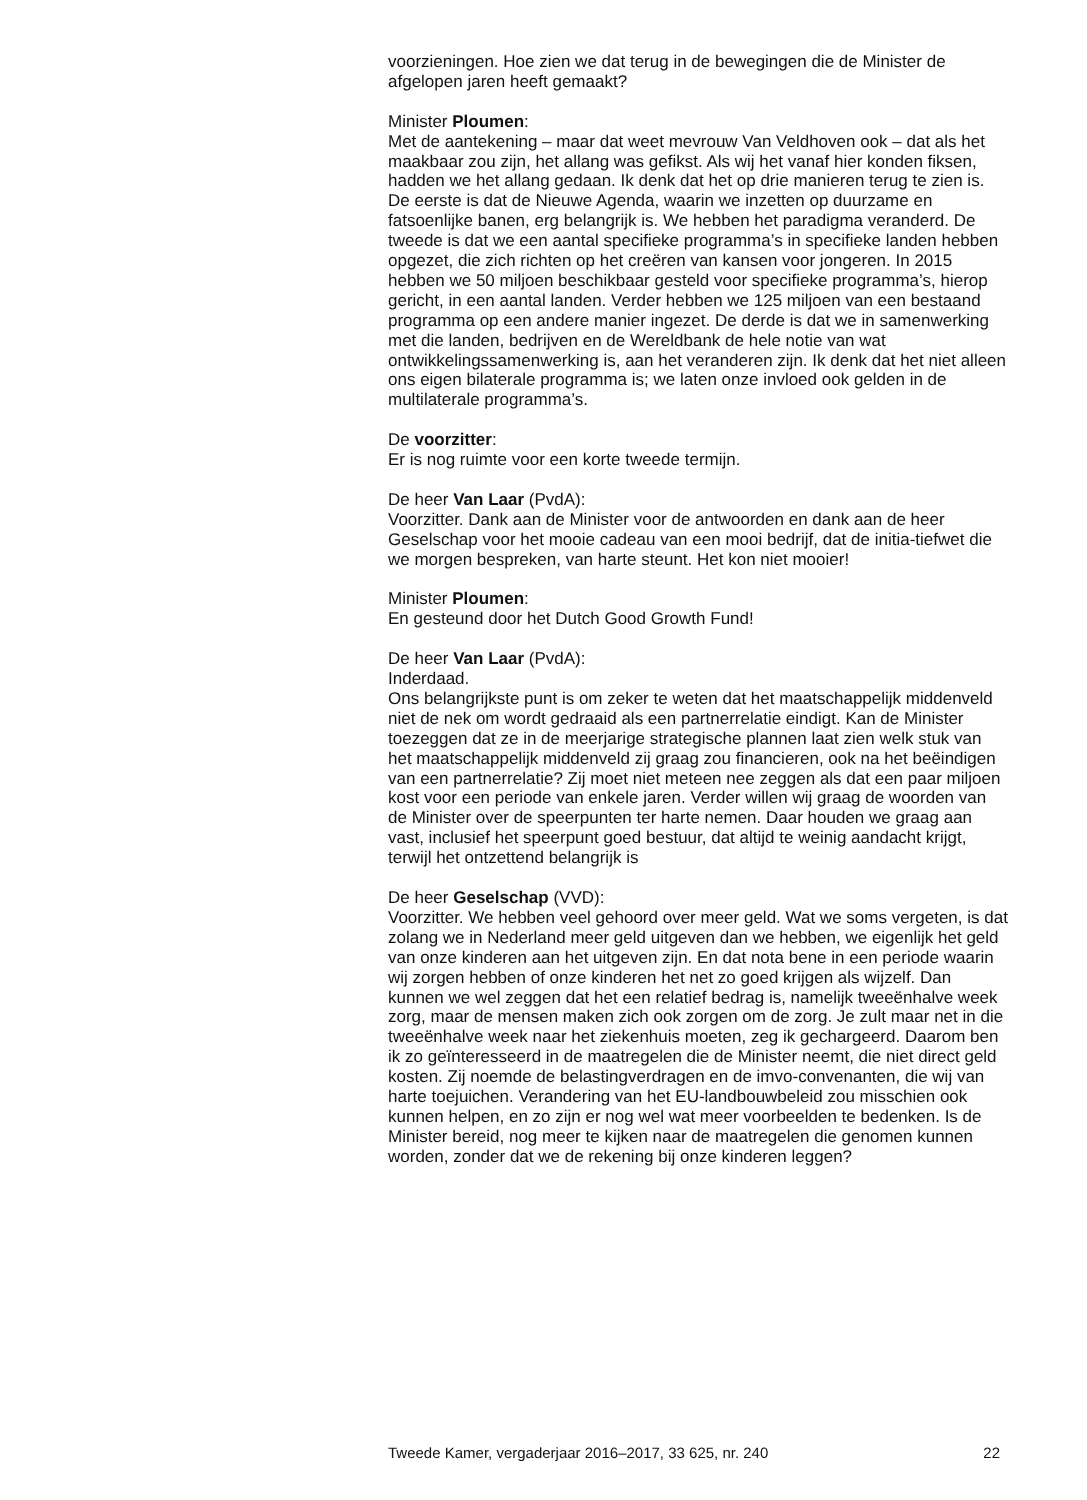voorzieningen. Hoe zien we dat terug in de bewegingen die de Minister de afgelopen jaren heeft gemaakt?
Minister Ploumen:
Met de aantekening – maar dat weet mevrouw Van Veldhoven ook – dat als het maakbaar zou zijn, het allang was gefikst. Als wij het vanaf hier konden fiksen, hadden we het allang gedaan. Ik denk dat het op drie manieren terug te zien is. De eerste is dat de Nieuwe Agenda, waarin we inzetten op duurzame en fatsoenlijke banen, erg belangrijk is. We hebben het paradigma veranderd. De tweede is dat we een aantal specifieke programma’s in specifieke landen hebben opgezet, die zich richten op het creëren van kansen voor jongeren. In 2015 hebben we 50 miljoen beschikbaar gesteld voor specifieke programma’s, hierop gericht, in een aantal landen. Verder hebben we 125 miljoen van een bestaand programma op een andere manier ingezet. De derde is dat we in samenwerking met die landen, bedrijven en de Wereldbank de hele notie van wat ontwikkelingssamenwerking is, aan het veranderen zijn. Ik denk dat het niet alleen ons eigen bilaterale programma is; we laten onze invloed ook gelden in de multilaterale programma’s.
De voorzitter:
Er is nog ruimte voor een korte tweede termijn.
De heer Van Laar (PvdA):
Voorzitter. Dank aan de Minister voor de antwoorden en dank aan de heer Geselschap voor het mooie cadeau van een mooi bedrijf, dat de initia-tiefwet die we morgen bespreken, van harte steunt. Het kon niet mooier!
Minister Ploumen:
En gesteund door het Dutch Good Growth Fund!
De heer Van Laar (PvdA):
Inderdaad.
Ons belangrijkste punt is om zeker te weten dat het maatschappelijk middenveld niet de nek om wordt gedraaid als een partnerrelatie eindigt. Kan de Minister toezeggen dat ze in de meerjarige strategische plannen laat zien welk stuk van het maatschappelijk middenveld zij graag zou financieren, ook na het beëindigen van een partnerrelatie? Zij moet niet meteen nee zeggen als dat een paar miljoen kost voor een periode van enkele jaren. Verder willen wij graag de woorden van de Minister over de speerpunten ter harte nemen. Daar houden we graag aan vast, inclusief het speerpunt goed bestuur, dat altijd te weinig aandacht krijgt, terwijl het ontzettend belangrijk is
De heer Geselschap (VVD):
Voorzitter. We hebben veel gehoord over meer geld. Wat we soms vergeten, is dat zolang we in Nederland meer geld uitgeven dan we hebben, we eigenlijk het geld van onze kinderen aan het uitgeven zijn. En dat nota bene in een periode waarin wij zorgen hebben of onze kinderen het net zo goed krijgen als wijzelf. Dan kunnen we wel zeggen dat het een relatief bedrag is, namelijk tweeënhalve week zorg, maar de mensen maken zich ook zorgen om de zorg. Je zult maar net in die tweeënhalve week naar het ziekenhuis moeten, zeg ik gechargeerd. Daarom ben ik zo geïnteresseerd in de maatregelen die de Minister neemt, die niet direct geld kosten. Zij noemde de belastingverdragen en de imvo-convenanten, die wij van harte toejuichen. Verandering van het EU-landbouwbeleid zou misschien ook kunnen helpen, en zo zijn er nog wel wat meer voorbeelden te bedenken. Is de Minister bereid, nog meer te kijken naar de maatregelen die genomen kunnen worden, zonder dat we de rekening bij onze kinderen leggen?
Tweede Kamer, vergaderjaar 2016–2017, 33 625, nr. 240 22